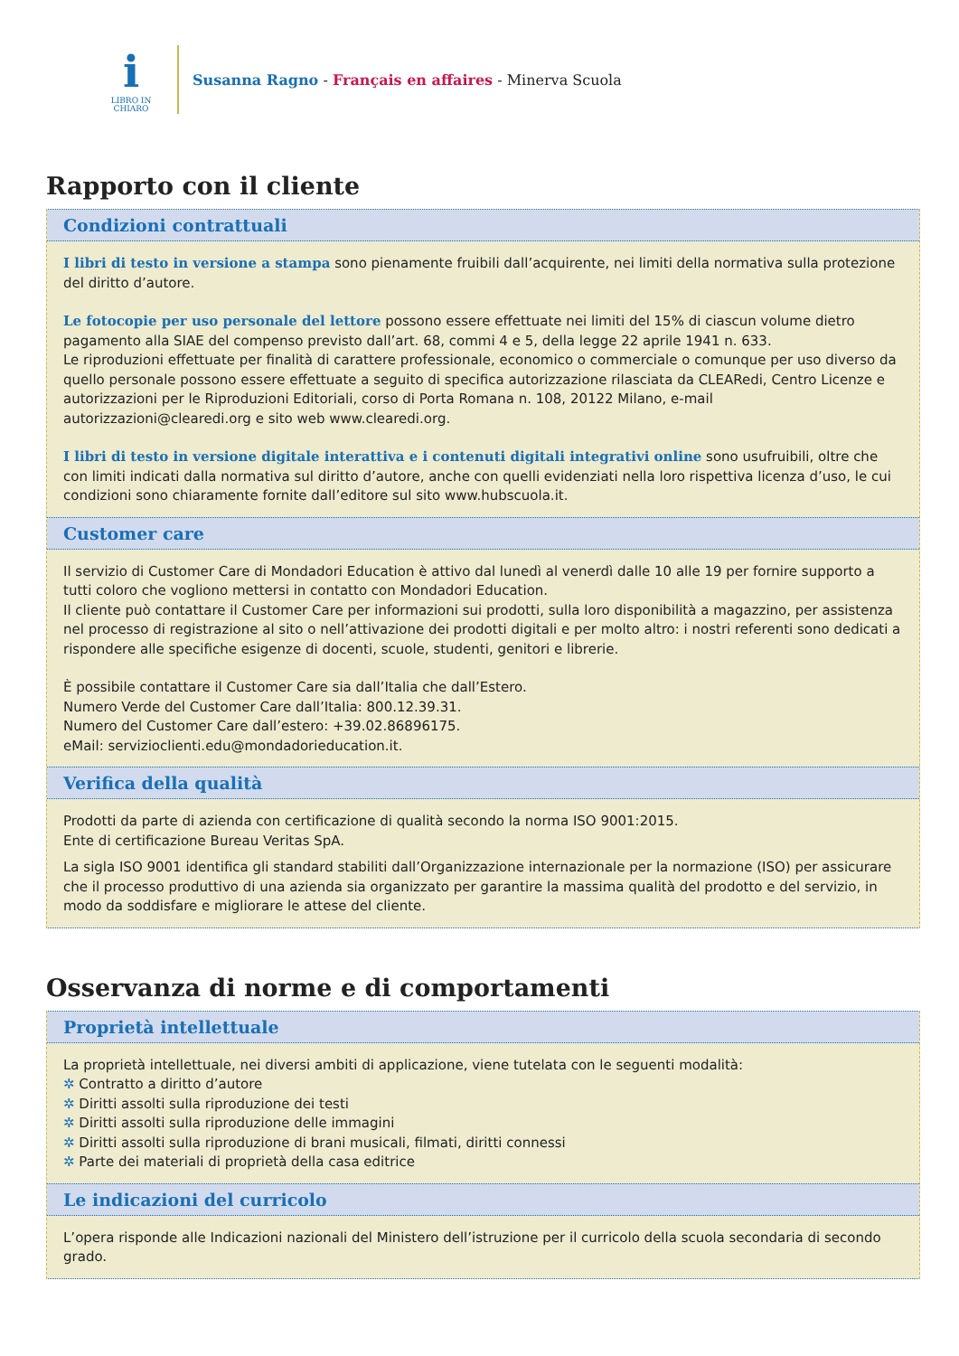i
LIBRO IN
CHIARO
Susanna Ragno - Français en affaires - Minerva Scuola
Rapporto con il cliente
Condizioni contrattuali
I libri di testo in versione a stampa sono pienamente fruibili dall’acquirente, nei limiti della normativa sulla protezione del diritto d’autore.
Le fotocopie per uso personale del lettore possono essere effettuate nei limiti del 15% di ciascun volume dietro pagamento alla SIAE del compenso previsto dall’art. 68, commi 4 e 5, della legge 22 aprile 1941 n. 633.
Le riproduzioni effettuate per finalità di carattere professionale, economico o commerciale o comunque per uso diverso da quello personale possono essere effettuate a seguito di specifica autorizzazione rilasciata da CLEARedi, Centro Licenze e autorizzazioni per le Riproduzioni Editoriali, corso di Porta Romana n. 108, 20122 Milano, e-mail autorizzazioni@clearedi.org e sito web www.clearedi.org.
I libri di testo in versione digitale interattiva e i contenuti digitali integrativi online sono usufruibili, oltre che con limiti indicati dalla normativa sul diritto d’autore, anche con quelli evidenziati nella loro rispettiva licenza d’uso, le cui condizioni sono chiaramente fornite dall’editore sul sito www.hubscuola.it.
Customer care
Il servizio di Customer Care di Mondadori Education è attivo dal lunedì al venerdì dalle 10 alle 19 per fornire supporto a tutti coloro che vogliono mettersi in contatto con Mondadori Education.
Il cliente può contattare il Customer Care per informazioni sui prodotti, sulla loro disponibilità a magazzino, per assistenza nel processo di registrazione al sito o nell’attivazione dei prodotti digitali e per molto altro: i nostri referenti sono dedicati a rispondere alle specifiche esigenze di docenti, scuole, studenti, genitori e librerie.
È possibile contattare il Customer Care sia dall’Italia che dall’Estero.
Numero Verde del Customer Care dall’Italia: 800.12.39.31.
Numero del Customer Care dall’estero: +39.02.86896175.
eMail: servizioclienti.edu@mondadorieducation.it.
Verifica della qualità
Prodotti da parte di azienda con certificazione di qualità secondo la norma ISO 9001:2015.
Ente di certificazione Bureau Veritas SpA.
La sigla ISO 9001 identifica gli standard stabiliti dall’Organizzazione internazionale per la normazione (ISO) per assicurare che il processo produttivo di una azienda sia organizzato per garantire la massima qualità del prodotto e del servizio, in modo da soddisfare e migliorare le attese del cliente.
Osservanza di norme e di comportamenti
Proprietà intellettuale
La proprietà intellettuale, nei diversi ambiti di applicazione, viene tutelata con le seguenti modalità:
✲ Contratto a diritto d’autore
✲ Diritti assolti sulla riproduzione dei testi
✲ Diritti assolti sulla riproduzione delle immagini
✲ Diritti assolti sulla riproduzione di brani musicali, filmati, diritti connessi
✲ Parte dei materiali di proprietà della casa editrice
Le indicazioni del curricolo
L’opera risponde alle Indicazioni nazionali del Ministero dell’istruzione per il curricolo della scuola secondaria di secondo grado.